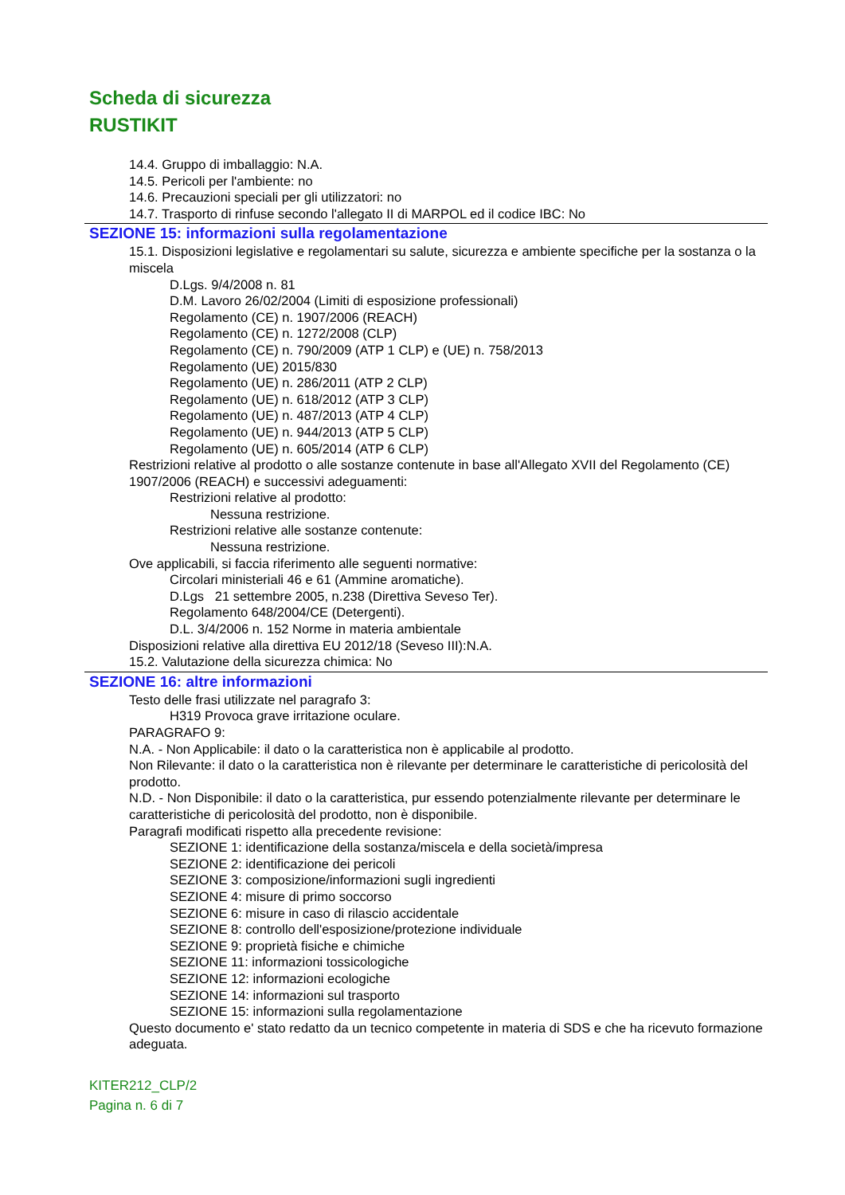Scheda di sicurezza
RUSTIKIT
14.4. Gruppo di imballaggio: N.A.
14.5. Pericoli per l'ambiente: no
14.6. Precauzioni speciali per gli utilizzatori: no
14.7. Trasporto di rinfuse secondo l'allegato II di MARPOL ed il codice IBC: No
SEZIONE 15: informazioni sulla regolamentazione
15.1. Disposizioni legislative e regolamentari su salute, sicurezza e ambiente specifiche per la sostanza o la miscela
D.Lgs. 9/4/2008 n. 81
D.M. Lavoro 26/02/2004 (Limiti di esposizione professionali)
Regolamento (CE) n. 1907/2006 (REACH)
Regolamento (CE) n. 1272/2008 (CLP)
Regolamento (CE) n. 790/2009 (ATP 1 CLP) e (UE) n. 758/2013
Regolamento (UE) 2015/830
Regolamento (UE) n. 286/2011 (ATP 2 CLP)
Regolamento (UE) n. 618/2012 (ATP 3 CLP)
Regolamento (UE) n. 487/2013 (ATP 4 CLP)
Regolamento (UE) n. 944/2013 (ATP 5 CLP)
Regolamento (UE) n. 605/2014 (ATP 6 CLP)
Restrizioni relative al prodotto o alle sostanze contenute in base all'Allegato XVII del Regolamento (CE) 1907/2006 (REACH) e successivi adeguamenti:
Restrizioni relative al prodotto:
Nessuna restrizione.
Restrizioni relative alle sostanze contenute:
Nessuna restrizione.
Ove applicabili, si faccia riferimento alle seguenti normative:
Circolari ministeriali 46 e 61 (Ammine aromatiche).
D.Lgs 21 settembre 2005, n.238 (Direttiva Seveso Ter).
Regolamento 648/2004/CE (Detergenti).
D.L. 3/4/2006 n. 152 Norme in materia ambientale
Disposizioni relative alla direttiva EU 2012/18 (Seveso III):N.A.
15.2. Valutazione della sicurezza chimica: No
SEZIONE 16: altre informazioni
Testo delle frasi utilizzate nel paragrafo 3:
H319 Provoca grave irritazione oculare.
PARAGRAFO 9:
N.A. - Non Applicabile: il dato o la caratteristica non è applicabile al prodotto.
Non Rilevante: il dato o la caratteristica non è rilevante per determinare le caratteristiche di pericolosità del prodotto.
N.D. - Non Disponibile: il dato o la caratteristica, pur essendo potenzialmente rilevante per determinare le caratteristiche di pericolosità del prodotto, non è disponibile.
Paragrafi modificati rispetto alla precedente revisione:
SEZIONE 1: identificazione della sostanza/miscela e della società/impresa
SEZIONE 2: identificazione dei pericoli
SEZIONE 3: composizione/informazioni sugli ingredienti
SEZIONE 4: misure di primo soccorso
SEZIONE 6: misure in caso di rilascio accidentale
SEZIONE 8: controllo dell'esposizione/protezione individuale
SEZIONE 9: proprietà fisiche e chimiche
SEZIONE 11: informazioni tossicologiche
SEZIONE 12: informazioni ecologiche
SEZIONE 14: informazioni sul trasporto
SEZIONE 15: informazioni sulla regolamentazione
Questo documento e' stato redatto da un tecnico competente in materia di SDS e che ha ricevuto formazione adeguata.
KITER212_CLP/2
Pagina n. 6 di 7